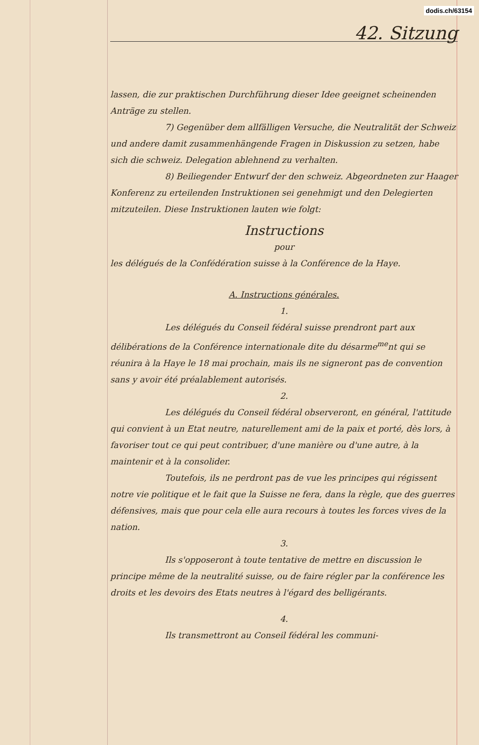dodis.ch/63154
42. Sitzung
lassen, die zur praktischen Durchführung dieser Idee geeignet scheinenden Anträge zu stellen.
7) Gegenüber dem allfälligen Versuche, die Neutralität der Schweiz und andere damit zusammenhängende Fragen in Diskussion zu setzen, habe sich die schweiz. Delegation ablehnend zu verhalten.
8) Beiliegender Entwurf der den schweiz. Abgeordneten zur Haager Konferenz zu erteilenden Instruktionen sei genehmigt und den Delegierten mitzuteilen. Diese Instruktionen lauten wie folgt:
Instructions
pour
les délégués de la Confédération suisse à la Conférence de la Haye.
A. Instructions générales.
1.
Les délégués du Conseil fédéral suisse prendront part aux délibérations de la Conférence internationale dite du désarme<sup>me</sup>nt qui se réunira à la Haye le 18 mai prochain, mais ils ne signeront pas de convention sans y avoir été préalablement autorisés.
2.
Les délégués du Conseil fédéral observeront, en général, l'attitude qui convient à un Etat neutre, naturellement ami de la paix et porté, dès lors, à favoriser tout ce qui peut contribuer, d'une manière ou d'une autre, à la maintenir et à la consolider.
Toutefois, ils ne perdront pas de vue les principes qui régissent notre vie politique et le fait que la Suisse ne fera, dans la règle, que des guerres défensives, mais que pour cela elle aura recours à toutes les forces vives de la nation.
3.
Ils s'opposeront à toute tentative de mettre en discussion le principe même de la neutralité suisse, ou de faire régler par la conférence les droits et les devoirs des Etats neutres à l'égard des belligérants.
4.
Ils transmettront au Conseil fédéral les communi-